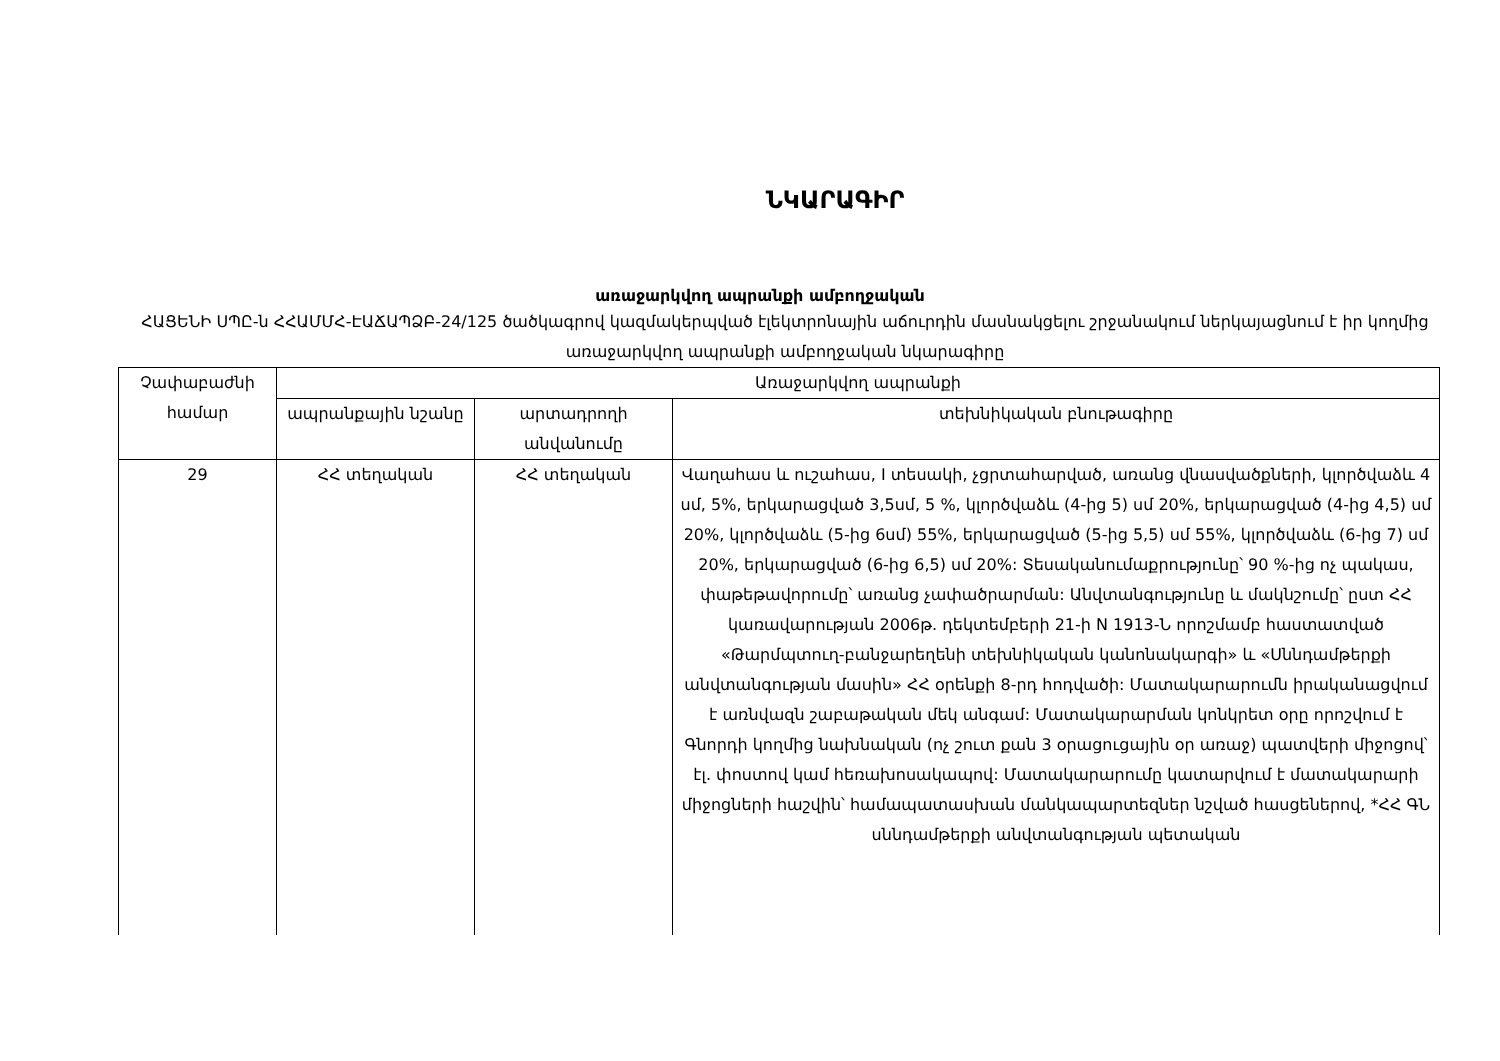ՆԿԱՐԱԳԻՐ
առաջարկվող ապրանքի ամբողջական
ՀԱՑԵՆԻ ՍՊԸ-ն ՀՀԱՄՄՀ-ԷԱՃԱՊՁԲ-24/125 ծածկագրով կազմակերպված էլեկտրոնային աճուրդին մասնակցելու շրջանակում ներկայացնում է իր կողմից առաջարկվող ապրանքի ամբողջական նկարագիրը
| Չափաբաժնի համար | Առաջարկվող ապրանքի | | |
| --- | --- | --- | --- |
| | ապրանքային նշանը | արտադրողի անվանումը | տեխնիկական բնութագիրը |
| 29 | ՀՀ տեղական | ՀՀ տեղական | Վաղահաս և ուշահաս, I տեսակի, չցրտահարված, առանց վնասվածքների, կլործվաձև 4 սմ, 5%, երկարացված 3,5սմ, 5 %, կլործվաձև (4-ից 5) սմ 20%, երկարացված (4-ից 4,5) սմ 20%, կլործվաձև (5-ից 6սմ) 55%, երկարացված (5-ից 5,5) սմ 55%, կլործվաձև (6-ից 7) սմ 20%, երկարացված (6-ից 6,5) սմ 20%: Տեսականումաքրությունը՝ 90 %-ից ոչ պակաս, փաթեթավորումը՝ առանց չափածրարման: Անվտանգությունը և մակնշումը՝ ըստ ՀՀ կառավարության 2006թ. դեկտեմբերի 21-ի N 1913-Ն որոշմամբ հաստատված «Թարմպտուղ-բանջարեղենի տեխնիկական կանոնակարգի» և «Սննդամթերքի անվտանգության մասին» ՀՀ օրենքի 8-րդ հոդվածի: Մատակարարումն իրականացվում է առնվազն շաբաթական մեկ անգամ: Մատակարարման կոնկրետ օրը որոշվում է Գնորդի կողմից նախնական (ոչ շուտ քան 3 օրացուցային օր առաջ) պատվերի միջոցով՝ էլ. փոստով կամ հեռախոսակապով: Մատակարարումը կատարվում է մատակարարի միջոցների հաշվին՝ համապատասխան մանկապարտեզներ նշված հասցեներով, *ՀՀ ԳՆ սննդամթերքի անվտանգության պետական |